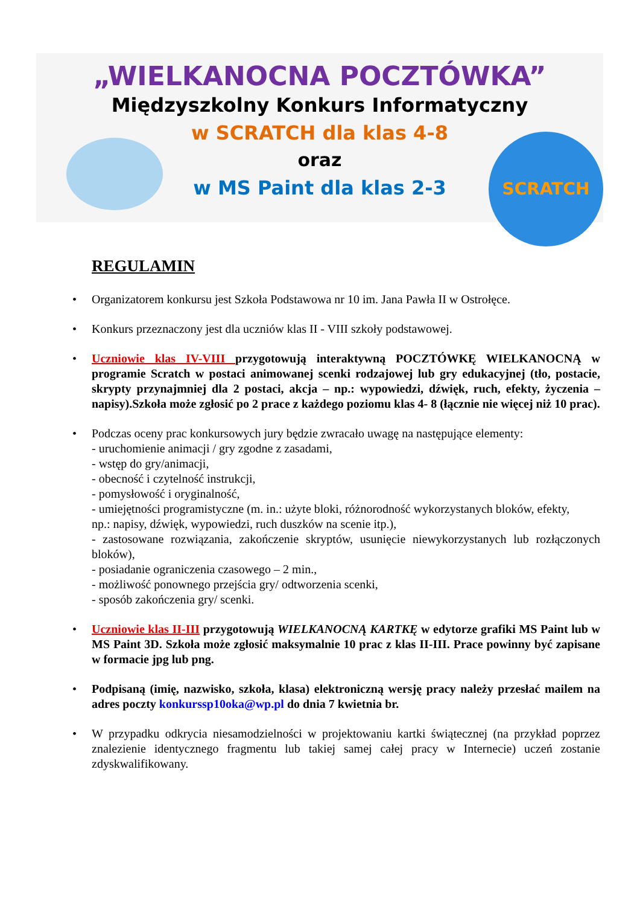SCRATCH
„WIELKANOCNA POCZTÓWKA”
Międzyszkolny Konkurs Informatyczny
w SCRATCH dla klas 4-8
oraz
w MS Paint dla klas 2-3
REGULAMIN
• Organizatorem konkursu jest Szkoła Podstawowa nr 10 im. Jana Pawła II w Ostrołęce.
• Konkurs przeznaczony jest dla uczniów klas II - VIII szkoły podstawowej.
• Uczniowie klas IV-VIII przygotowują interaktywną POCZTÓWKĘ WIELKANOCNĄ w programie Scratch w postaci animowanej scenki rodzajowej lub gry edukacyjnej (tło, postacie, skrypty przynajmniej dla 2 postaci, akcja – np.: wypowiedzi, dźwięk, ruch, efekty, życzenia – napisy).Szkoła może zgłosić po 2 prace z każdego poziomu klas 4- 8 (łącznie nie więcej niż 10 prac).
• Podczas oceny prac konkursowych jury będzie zwracało uwagę na następujące elementy:
- uruchomienie animacji / gry zgodne z zasadami,
- wstęp do gry/animacji,
- obecność i czytelność instrukcji,
- pomysłowość i oryginalność,
- umiejętności programistyczne (m. in.: użyte bloki, różnorodność wykorzystanych bloków, efekty,
np.: napisy, dźwięk, wypowiedzi, ruch duszków na scenie itp.),
- zastosowane rozwiązania, zakończenie skryptów, usunięcie niewykorzystanych lub rozłączonych bloków),
- posiadanie ograniczenia czasowego – 2 min.,
- możliwość ponownego przejścia gry/ odtworzenia scenki,
- sposób zakończenia gry/ scenki.
• Uczniowie klas II-III przygotowują WIELKANOCNĄ KARTKĘ w edytorze grafiki MS Paint lub w MS Paint 3D. Szkoła może zgłosić maksymalnie 10 prac z klas II-III. Prace powinny być zapisane w formacie jpg lub png.
• Podpisaną (imię, nazwisko, szkoła, klasa) elektroniczną wersję pracy należy przesłać mailem na adres poczty konkurssp10oka@wp.pl do dnia 7 kwietnia br.
• W przypadku odkrycia niesamodzielności w projektowaniu kartki świątecznej (na przykład poprzez znalezienie identycznego fragmentu lub takiej samej całej pracy w Internecie) uczeń zostanie zdyskwalifikowany.